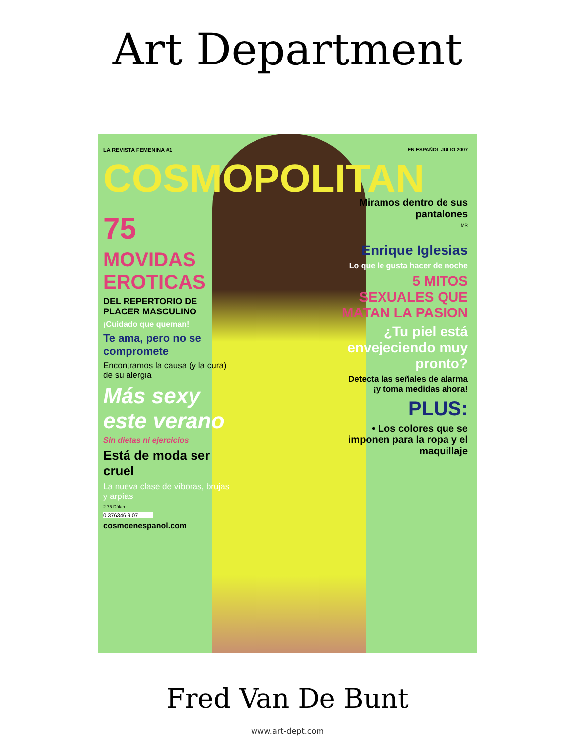Art Department
LA REVISTA FEMENINA #1
COSMOPOLITAN
75
MOVIDAS EROTICAS
DEL REPERTORIO DE PLACER MASCULINO
¡Cuidado que queman!
Te ama, pero no se compromete
Encontramos la causa (y la cura) de su alergia
Más sexy este verano
Sin dietas ni ejercicios
Está de moda ser cruel
La nueva clase de víboras, brujas y arpías
2.75 Dólares
0 376346 9 07
cosmoenespanol.com
EN ESPAÑOL JULIO 2007
Miramos dentro de sus pantalones
MR
Enrique Iglesias
Lo que le gusta hacer de noche
5 MITOS SEXUALES QUE MATAN LA PASION
¿Tu piel está envejeciendo muy pronto?
Detecta las señales de alarma ¡y toma medidas ahora!
PLUS:
• Los colores que se imponen para la ropa y el maquillaje
Fred Van De Bunt
www.art-dept.com